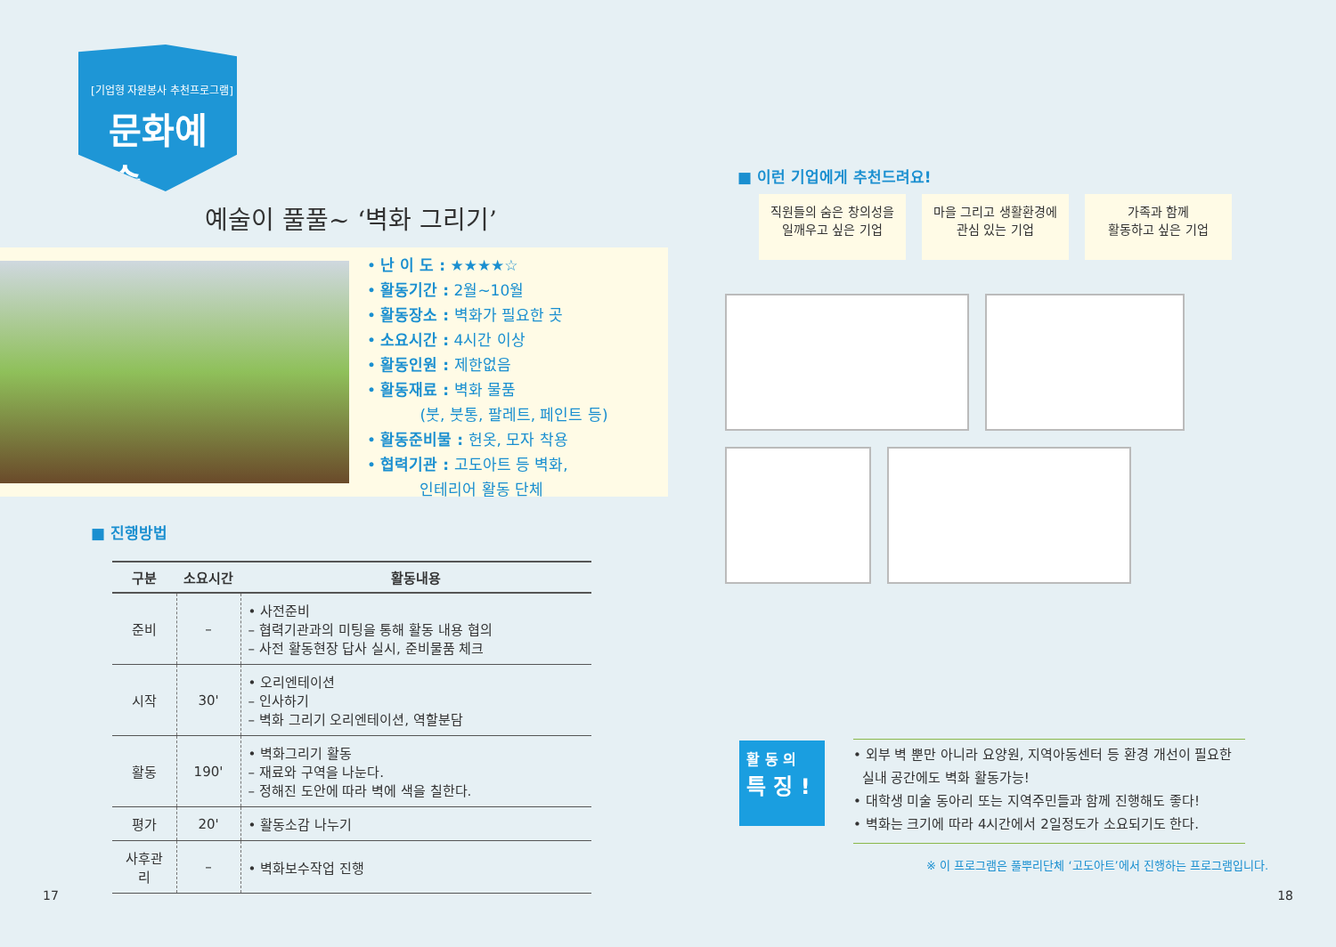[기업형 자원봉사 추천프로그램]
문화예술
예술이 풀풀~ ‘벽화 그리기’
• 난 이 도 : ★★★★☆
• 활동기간 : 2월~10월
• 활동장소 : 벽화가 필요한 곳
• 소요시간 : 4시간 이상
• 활동인원 : 제한없음
• 활동재료 : 벽화 물품
(붓, 붓통, 팔레트, 페인트 등)
• 활동준비물 : 헌옷, 모자 착용
• 협력기관 : 고도아트 등 벽화,
인테리어 활동 단체
■ 진행방법
| 구분 | 소요시간 | 활동내용 |
| --- | --- | --- |
| 준비 | – | • 사전준비 – 협력기관과의 미팅을 통해 활동 내용 협의 – 사전 활동현장 답사 실시, 준비물품 체크 |
| 시작 | 30' | • 오리엔테이션 – 인사하기 – 벽화 그리기 오리엔테이션, 역할분담 |
| 활동 | 190' | • 벽화그리기 활동 – 재료와 구역을 나눈다. – 정해진 도안에 따라 벽에 색을 칠한다. |
| 평가 | 20' | • 활동소감 나누기 |
| 사후관리 | – | • 벽화보수작업 진행 |
17
■ 이런 기업에게 추천드려요!
직원들의 숨은 창의성을
일깨우고 싶은 기업
마을 그리고 생활환경에
관심 있는 기업
가족과 함께
활동하고 싶은 기업
활 동 의
특 징 !
• 외부 벽 뿐만 아니라 요양원, 지역아동센터 등 환경 개선이 필요한
실내 공간에도 벽화 활동가능!
• 대학생 미술 동아리 또는 지역주민들과 함께 진행해도 좋다!
• 벽화는 크기에 따라 4시간에서 2일정도가 소요되기도 한다.
※ 이 프로그램은 풀뿌리단체 ‘고도아트’에서 진행하는 프로그램입니다.
18